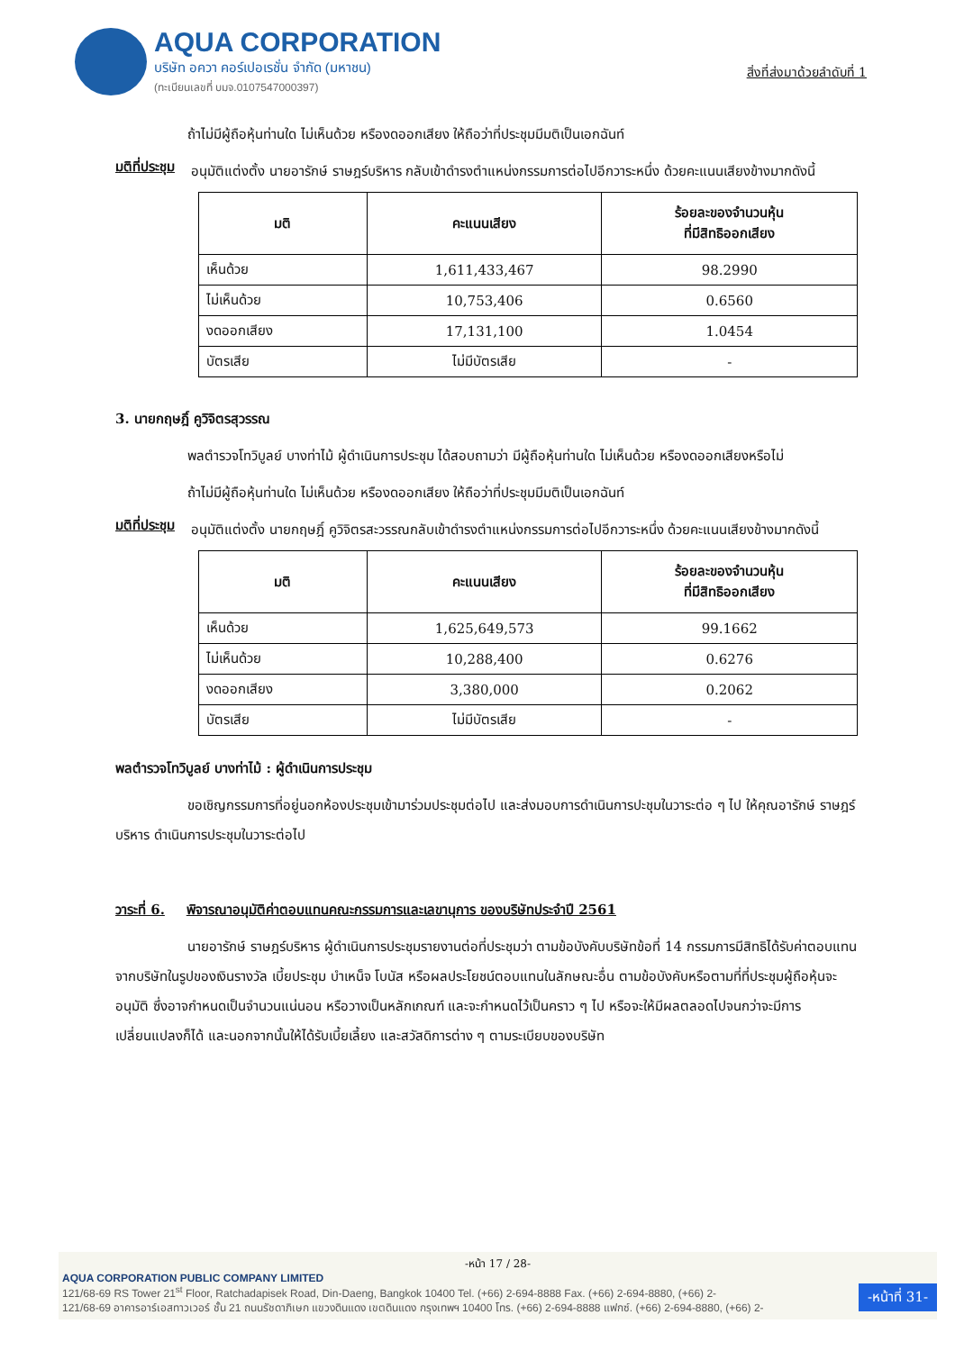AQUA CORPORATION
บริษัท อควา คอร์เปอเรชั่น จำกัด (มหาชน)
(ทะเบียนเลขที่ บมจ.0107547000397)
สิ่งที่ส่งมาด้วยลำดับที่ 1
ถ้าไม่มีผู้ถือหุ้นท่านใด ไม่เห็นด้วย หรืองดออกเสียง ให้ถือว่าที่ประชุมมีมติเป็นเอกฉันท์
มติที่ประชุม
อนุมัติแต่งตั้ง นายอารักษ์ ราษฎร์บริหาร กลับเข้าดำรงตำแหน่งกรรมการต่อไปอีกวาระหนึ่ง ด้วยคะแนนเสียงข้างมากดังนี้
| มติ | คะแนนเสียง | ร้อยละของจำนวนหุ้น ที่มีสิทธิออกเสียง |
| --- | --- | --- |
| เห็นด้วย | 1,611,433,467 | 98.2990 |
| ไม่เห็นด้วย | 10,753,406 | 0.6560 |
| งดออกเสียง | 17,131,100 | 1.0454 |
| บัตรเสีย | ไม่มีบัตรเสีย | - |
3. นายกฤษฎิ์ คูวิจิตรสุวรรณ
พลตำรวจโทวิบูลย์ บางท่าไม้ ผู้ดำเนินการประชุม ได้สอบถามว่า มีผู้ถือหุ้นท่านใด ไม่เห็นด้วย หรืองดออกเสียงหรือไม่
ถ้าไม่มีผู้ถือหุ้นท่านใด ไม่เห็นด้วย หรืองดออกเสียง ให้ถือว่าที่ประชุมมีมติเป็นเอกฉันท์
มติที่ประชุม
อนุมัติแต่งตั้ง นายกฤษฎิ์ คูวิจิตรสะวรรณกลับเข้าดำรงตำแหน่งกรรมการต่อไปอีกวาระหนึ่ง ด้วยคะแนนเสียงข้างมากดังนี้
| มติ | คะแนนเสียง | ร้อยละของจำนวนหุ้น ที่มีสิทธิออกเสียง |
| --- | --- | --- |
| เห็นด้วย | 1,625,649,573 | 99.1662 |
| ไม่เห็นด้วย | 10,288,400 | 0.6276 |
| งดออกเสียง | 3,380,000 | 0.2062 |
| บัตรเสีย | ไม่มีบัตรเสีย | - |
พลตำรวจโทวิบูลย์ บางท่าไม้ : ผู้ดำเนินการประชุม
ขอเชิญกรรมการที่อยู่นอกห้องประชุมเข้ามาร่วมประชุมต่อไป และส่งมอบการดำเนินการปะชุมในวาระต่อ ๆ ไป ให้คุณอารักษ์ ราษฎร์บริหาร ดำเนินการประชุมในวาระต่อไป
วาระที่ 6. พิจารณาอนุมัติค่าตอบแทนคณะกรรมการและเลขานุการ ของบริษัทประจำปี 2561
นายอารักษ์ ราษฎร์บริหาร ผู้ดำเนินการประชุมรายงานต่อที่ประชุมว่า ตามข้อบังคับบริษัทข้อที่ 14 กรรมการมีสิทธิได้รับค่าตอบแทนจากบริษัทในรูปของเงินรางวัล เบี้ยประชุม บำเหน็จ โบนัส หรือผลประโยชน์ตอบแทนในลักษณะอื่น ตามข้อบังคับหรือตามที่ที่ประชุมผู้ถือหุ้นจะอนุมัติ ซึ่งอาจกำหนดเป็นจำนวนแน่นอน หรือวางเป็นหลักเกณฑ์ และจะกำหนดไว้เป็นคราว ๆ ไป หรือจะให้มีผลตลอดไปจนกว่าจะมีการเปลี่ยนแปลงก็ได้ และนอกจากนั้นให้ได้รับเบี้ยเลี้ยง และสวัสดิการต่าง ๆ ตามระเบียบของบริษัท
-หน้า 17 / 28-
AQUA CORPORATION PUBLIC COMPANY LIMITED
121/68-69 RS Tower 21<sup>st</sup> Floor, Ratchadapisek Road, Din-Daeng, Bangkok 10400 Tel. (+66) 2-694-8888 Fax. (+66) 2-694-8880, (+66) 2-
121/68-69 อาคารอาร์เอสทาวเวอร์ ชั้น 21 ถนนรัชดาภิเษก แขวงดินแดง เขตดินแดง กรุงเทพฯ 10400 โทร. (+66) 2-694-8888 แฟกซ์. (+66) 2-694-8880, (+66) 2-
-หน้าที่ 31-